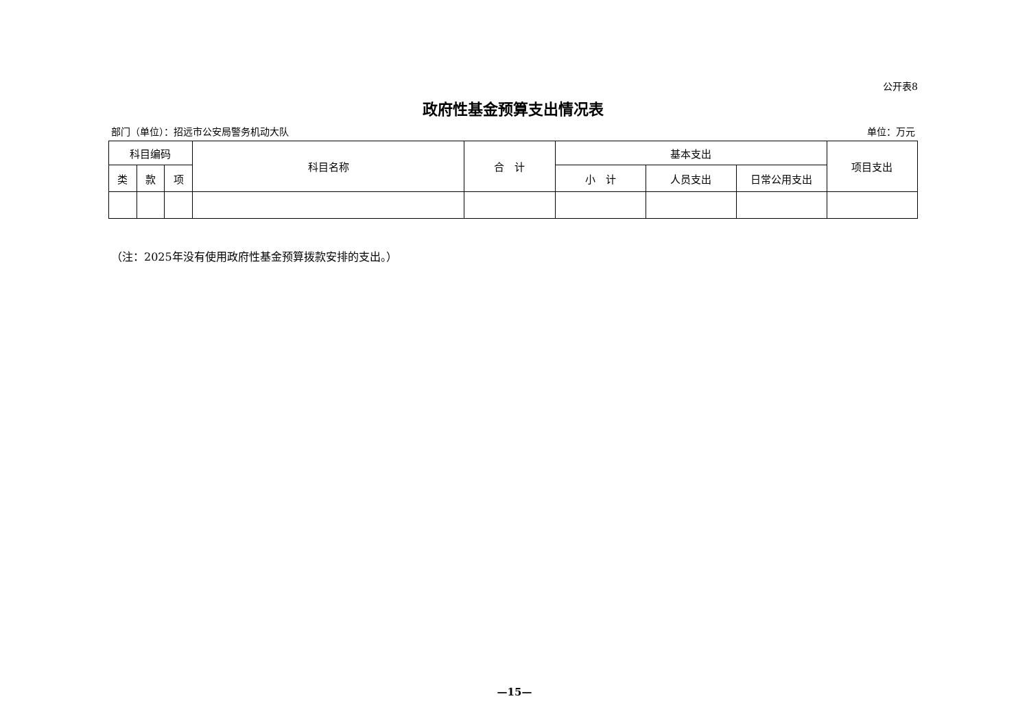公开表8
政府性基金预算支出情况表
部门（单位）：招远市公安局警务机动大队 单位：万元
| 科目编码 | | | 科目名称 | 合 计 | 基本支出 | | | 项目支出 |
| --- | --- | --- | --- | --- | --- | --- | --- | --- |
| 类 | 款 | 项 | | | 小 计 | 人员支出 | 日常公用支出 | |
（注：2025年没有使用政府性基金预算拨款安排的支出。）
—15—